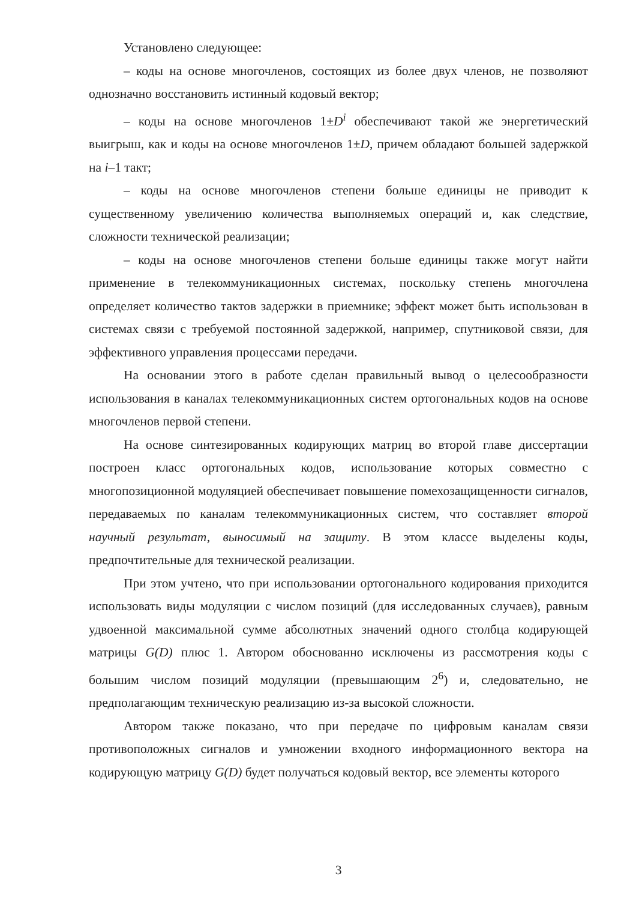Установлено следующее:
– коды на основе многочленов, состоящих из более двух членов, не позволяют однозначно восстановить истинный кодовый вектор;
– коды на основе многочленов 1±D<sup>i</sup> обеспечивают такой же энергетический выигрыш, как и коды на основе многочленов 1±D, причем обладают большей задержкой на i–1 такт;
– коды на основе многочленов степени больше единицы не приводит к существенному увеличению количества выполняемых операций и, как следствие, сложности технической реализации;
– коды на основе многочленов степени больше единицы также могут найти применение в телекоммуникационных системах, поскольку степень многочлена определяет количество тактов задержки в приемнике; эффект может быть использован в системах связи с требуемой постоянной задержкой, например, спутниковой связи, для эффективного управления процессами передачи.
На основании этого в работе сделан правильный вывод о целесообразности использования в каналах телекоммуникационных систем ортогональных кодов на основе многочленов первой степени.
На основе синтезированных кодирующих матриц во второй главе диссертации построен класс ортогональных кодов, использование которых совместно с многопозиционной модуляцией обеспечивает повышение помехозащищенности сигналов, передаваемых по каналам телекоммуникационных систем, что составляет второй научный результат, выносимый на защиту. В этом классе выделены коды, предпочтительные для технической реализации.
При этом учтено, что при использовании ортогонального кодирования приходится использовать виды модуляции с числом позиций (для исследованных случаев), равным удвоенной максимальной сумме абсолютных значений одного столбца кодирующей матрицы G(D) плюс 1. Автором обоснованно исключены из рассмотрения коды с большим числом позиций модуляции (превышающим 2<sup>6</sup>) и, следовательно, не предполагающим техническую реализацию из-за высокой сложности.
Автором также показано, что при передаче по цифровым каналам связи противоположных сигналов и умножении входного информационного вектора на кодирующую матрицу G(D) будет получаться кодовый вектор, все элементы которого
3